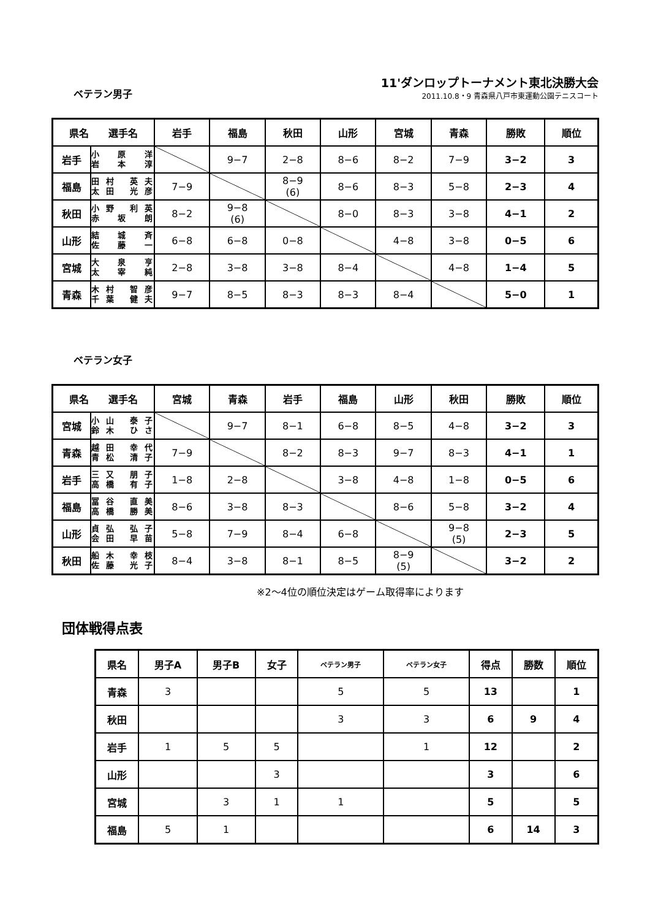ベテラン男子
11'ダンロップトーナメント東北決勝大会
2011.10.8・9 青森県八戸市東運動公園テニスコート
| 県名 選手名 | | 岩手 | 福島 | 秋田 | 山形 | 宮城 | 青森 | 勝敗 | 順位 |
| --- | --- | --- | --- | --- | --- | --- | --- | --- | --- |
| 岩手 | 小 原 洋 岩 本 淳 | | 9−7 | 2−8 | 8−6 | 8−2 | 7−9 | 3−2 | 3 |
| 福島 | 田村 英夫 太田 光彦 | 7−9 | | 8−9 (6) | 8−6 | 8−3 | 5−8 | 2−3 | 4 |
| 秋田 | 小野 利英 赤 坂 朗 | 8−2 | 9−8 (6) | | 8−0 | 8−3 | 3−8 | 4−1 | 2 |
| 山形 | 結 城 斉 佐 藤 一 | 6−8 | 6−8 | 0−8 | | 4−8 | 3−8 | 0−5 | 6 |
| 宮城 | 大 泉 亨 太 宰 純 | 2−8 | 3−8 | 3−8 | 8−4 | | 4−8 | 1−4 | 5 |
| 青森 | 木村 智彦 千葉 健夫 | 9−7 | 8−5 | 8−3 | 8−3 | 8−4 | | 5−0 | 1 |
ベテラン女子
| 県名 選手名 | | 宮城 | 青森 | 岩手 | 福島 | 山形 | 秋田 | 勝敗 | 順位 |
| --- | --- | --- | --- | --- | --- | --- | --- | --- | --- |
| 宮城 | 小山 泰子 鈴木 ひさ | | 9−7 | 8−1 | 6−8 | 8−5 | 4−8 | 3−2 | 3 |
| 青森 | 越田 幸代 青松 清子 | 7−9 | | 8−2 | 8−3 | 9−7 | 8−3 | 4−1 | 1 |
| 岩手 | 三又 朋子 高橋 有子 | 1−8 | 2−8 | | 3−8 | 4−8 | 1−8 | 0−5 | 6 |
| 福島 | 冨谷 直美 高橋 勝美 | 8−6 | 3−8 | 8−3 | | 8−6 | 5−8 | 3−2 | 4 |
| 山形 | 貞弘 弘子 会田 早苗 | 5−8 | 7−9 | 8−4 | 6−8 | | 9−8 (5) | 2−3 | 5 |
| 秋田 | 船木 幸枝 佐藤 光子 | 8−4 | 3−8 | 8−1 | 8−5 | 8−9 (5) | | 3−2 | 2 |
※2〜4位の順位決定はゲーム取得率によります
団体戦得点表
| 県名 | 男子A | 男子B | 女子 | ベテラン男子 | ベテラン女子 | 得点 | 勝数 | 順位 |
| --- | --- | --- | --- | --- | --- | --- | --- | --- |
| 青森 | 3 | | | 5 | 5 | 13 | | 1 |
| 秋田 | | | | 3 | 3 | 6 | 9 | 4 |
| 岩手 | 1 | 5 | 5 | | 1 | 12 | | 2 |
| 山形 | | | 3 | | | 3 | | 6 |
| 宮城 | | 3 | 1 | 1 | | 5 | | 5 |
| 福島 | 5 | 1 | | | | 6 | 14 | 3 |